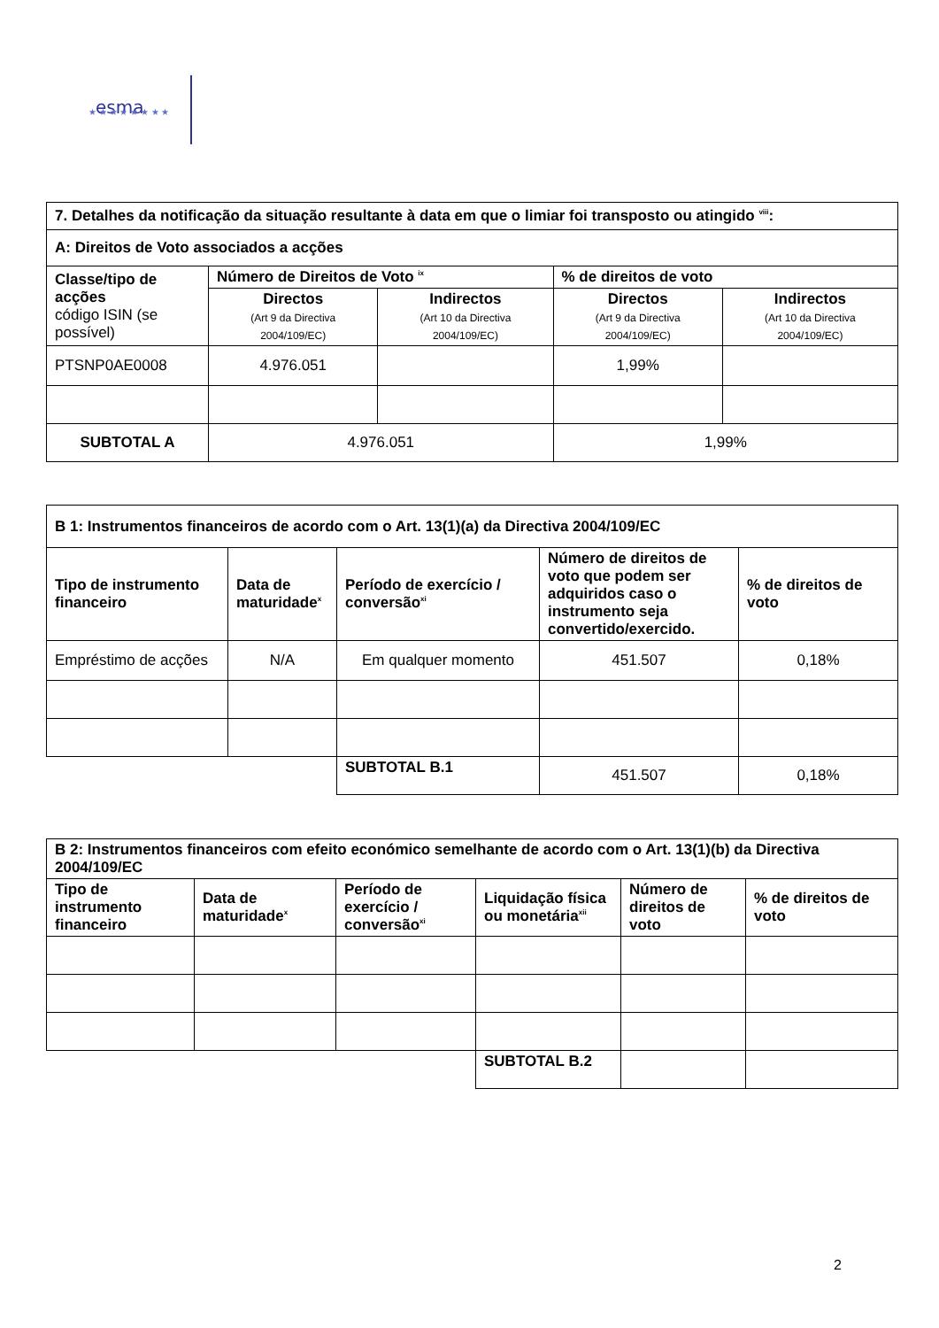esma
★ ★ ★ ★ ★ ★ ★ ★
| 7. Detalhes da notificação da situação resultante à data em que o limiar foi transposto ou atingido <sup>viii</sup>: | | | | |
| A: Direitos de Voto associados a acções | | | | |
| Classe/tipo de acções código ISIN (se possível) | Número de Direitos de Voto <sup>ix</sup> | | % de direitos de voto | |
| | Directos (Art 9 da Directiva 2004/109/EC) | Indirectos (Art 10 da Directiva 2004/109/EC) | Directos (Art 9 da Directiva 2004/109/EC) | Indirectos (Art 10 da Directiva 2004/109/EC) |
| PTSNP0AE0008 | 4.976.051 | | 1,99% | |
| SUBTOTAL A | 4.976.051 | | 1,99% | |
| B 1: Instrumentos financeiros de acordo com o Art. 13(1)(a) da Directiva 2004/109/EC | | | | |
| Tipo de instrumento financeiro | Data de maturidade<sup>x</sup> | Período de exercício / conversão<sup>xi</sup> | Número de direitos de voto que podem ser adquiridos caso o instrumento seja convertido/exercido. | % de direitos de voto |
| Empréstimo de acções | N/A | Em qualquer momento | 451.507 | 0,18% |
| | | SUBTOTAL B.1 | 451.507 | 0,18% |
| B 2: Instrumentos financeiros com efeito económico semelhante de acordo com o Art. 13(1)(b) da Directiva 2004/109/EC | | | | | |
| Tipo de instrumento financeiro | Data de maturidade<sup>x</sup> | Período de exercício / conversão<sup>xi</sup> | Liquidação física ou monetária<sup>xii</sup> | Número de direitos de voto | % de direitos de voto |
| | | | SUBTOTAL B.2 | | |
2